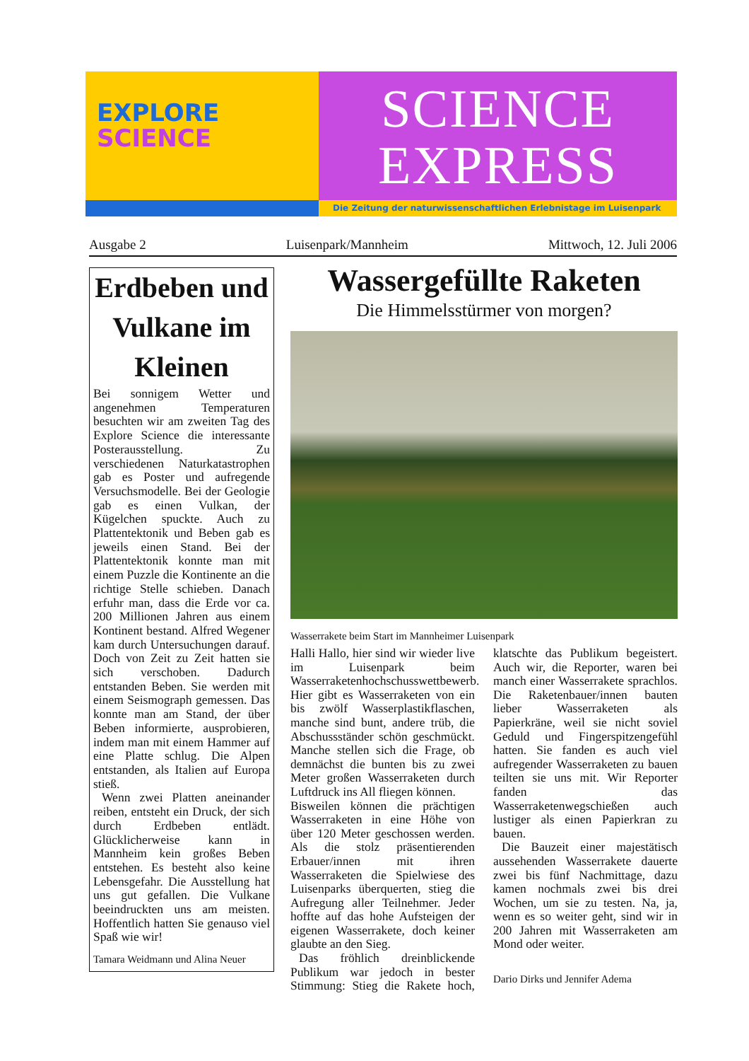EXPLORE
SCIENCE
SCIENCE
EXPRESS
Die Zeitung der naturwissenschaftlichen Erlebnistage im Luisenpark
Ausgabe 2 Luisenpark/Mannheim Mittwoch, 12. Juli 2006
Erdbeben und Vulkane im Kleinen
Bei sonnigem Wetter und angenehmen Temperaturen besuchten wir am zweiten Tag des Explore Science die interessante Posterausstellung. Zu verschiedenen Naturkatastrophen gab es Poster und aufregende Versuchsmodelle. Bei der Geologie gab es einen Vulkan, der Kügelchen spuckte. Auch zu Plattentektonik und Beben gab es jeweils einen Stand. Bei der Plattentektonik konnte man mit einem Puzzle die Kontinente an die richtige Stelle schieben. Danach erfuhr man, dass die Erde vor ca. 200 Millionen Jahren aus einem Kontinent bestand. Alfred Wegener kam durch Untersuchungen darauf. Doch von Zeit zu Zeit hatten sie sich verschoben. Dadurch entstanden Beben. Sie werden mit einem Seismograph gemessen. Das konnte man am Stand, der über Beben informierte, ausprobieren, indem man mit einem Hammer auf eine Platte schlug. Die Alpen entstanden, als Italien auf Europa stieß.
Wenn zwei Platten aneinander reiben, entsteht ein Druck, der sich durch Erdbeben entlädt. Glücklicherweise kann in Mannheim kein großes Beben entstehen. Es besteht also keine Lebensgefahr. Die Ausstellung hat uns gut gefallen. Die Vulkane beeindruckten uns am meisten. Hoffentlich hatten Sie genauso viel Spaß wie wir!
Tamara Weidmann und Alina Neuer
Wassergefüllte Raketen
Die Himmelsstürmer von morgen?
Wasserrakete beim Start im Mannheimer Luisenpark
Halli Hallo, hier sind wir wieder live im Luisenpark beim Wasserraketenhochschusswettbewerb. Hier gibt es Wasserraketen von ein bis zwölf Wasserplastikflaschen, manche sind bunt, andere trüb, die Abschussständer schön geschmückt. Manche stellen sich die Frage, ob demnächst die bunten bis zu zwei Meter großen Wasserraketen durch Luftdruck ins All fliegen können.
Bisweilen können die prächtigen Wasserraketen in eine Höhe von über 120 Meter geschossen werden. Als die stolz präsentierenden Erbauer/innen mit ihren Wasserraketen die Spielwiese des Luisenparks überquerten, stieg die Aufregung aller Teilnehmer. Jeder hoffte auf das hohe Aufsteigen der eigenen Wasserrakete, doch keiner glaubte an den Sieg.
Das fröhlich dreinblickende Publikum war jedoch in bester Stimmung: Stieg die Rakete hoch, klatschte das Publikum begeistert. Auch wir, die Reporter, waren bei manch einer Wasserrakete sprachlos. Die Raketenbauer/innen bauten lieber Wasserraketen als Papierkräne, weil sie nicht soviel Geduld und Fingerspitzengefühl hatten. Sie fanden es auch viel aufregender Wasserraketen zu bauen teilten sie uns mit. Wir Reporter fanden das Wasserraketenwegschießen auch lustiger als einen Papierkran zu bauen.
Die Bauzeit einer majestätisch aussehenden Wasserrakete dauerte zwei bis fünf Nachmittage, dazu kamen nochmals zwei bis drei Wochen, um sie zu testen. Na, ja, wenn es so weiter geht, sind wir in 200 Jahren mit Wasserraketen am Mond oder weiter.
Dario Dirks und Jennifer Adema